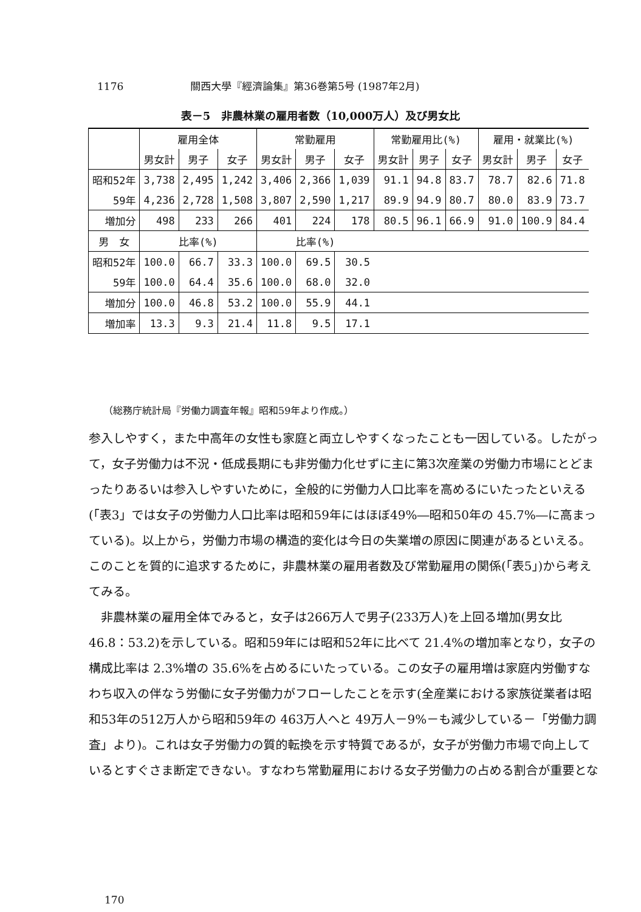1176 關西大學『經濟論集』第36巻第5号 (1987年2月)
表－5　非農林業の雇用者数（10,000万人）及び男女比
| | 雇用全体 | | | 常勤雇用 | | | 常勤雇用比(%) | | | 雇用・就業比(%) | | |
| --- | --- | --- | --- | --- | --- | --- | --- | --- | --- | --- | --- | --- |
| | 男女計 | 男子 | 女子 | 男女計 | 男子 | 女子 | 男女計 | 男子 | 女子 | 男女計 | 男子 | 女子 |
| 昭和52年 | 3,738 | 2,495 | 1,242 | 3,406 | 2,366 | 1,039 | 91.1 | 94.8 | 83.7 | 78.7 | 82.6 | 71.8 |
| 59年 | 4,236 | 2,728 | 1,508 | 3,807 | 2,590 | 1,217 | 89.9 | 94.9 | 80.7 | 80.0 | 83.9 | 73.7 |
| 増加分 | 498 | 233 | 266 | 401 | 224 | 178 | 80.5 | 96.1 | 66.9 | 91.0 | 100.9 | 84.4 |
| 男 女 | 比率(%) | | | 比率(%) | | | | | | | | |
| 昭和52年 | 100.0 | 66.7 | 33.3 | 100.0 | 69.5 | 30.5 | | | | | | |
| 59年 | 100.0 | 64.4 | 35.6 | 100.0 | 68.0 | 32.0 | | | | | | |
| 増加分 | 100.0 | 46.8 | 53.2 | 100.0 | 55.9 | 44.1 | | | | | | |
| 増加率 | 13.3 | 9.3 | 21.4 | 11.8 | 9.5 | 17.1 | | | | | | |
（総務庁統計局『労働力調査年報』昭和59年より作成。）
参入しやすく，また中高年の女性も家庭と両立しやすくなったことも一因している。したがって，女子労働力は不況・低成長期にも非労働力化せずに主に第3次産業の労働力市場にとどまったりあるいは参入しやすいために，全般的に労働力人口比率を高めるにいたったといえる(「表3」では女子の労働力人口比率は昭和59年にはほぼ49%―昭和50年の 45.7%―に高まっている)。以上から，労働力市場の構造的変化は今日の失業増の原因に関連があるといえる。このことを質的に追求するために，非農林業の雇用者数及び常勤雇用の関係(「表5」)から考えてみる。
　非農林業の雇用全体でみると，女子は266万人で男子(233万人)を上回る増加(男女比 46.8：53.2)を示している。昭和59年には昭和52年に比べて 21.4%の増加率となり，女子の構成比率は 2.3%増の 35.6%を占めるにいたっている。この女子の雇用増は家庭内労働すなわち収入の伴なう労働に女子労働力がフローしたことを示す(全産業における家族従業者は昭和53年の512万人から昭和59年の 463万人へと 49万人－9%－も減少している－「労働力調査」より)。これは女子労働力の質的転換を示す特質であるが，女子が労働力市場で向上しているとすぐさま断定できない。すなわち常勤雇用における女子労働力の占める割合が重要とな
170